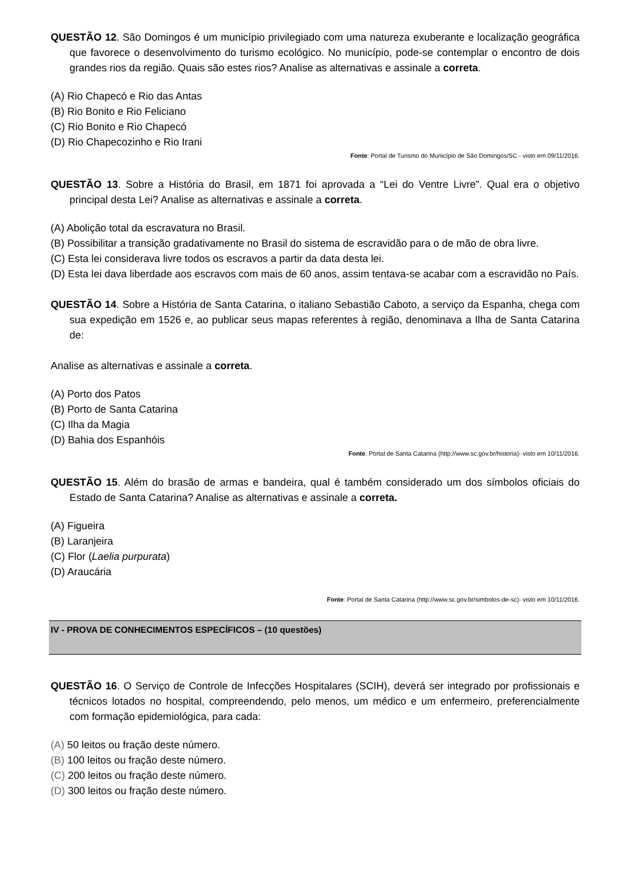QUESTÃO 12. São Domingos é um município privilegiado com uma natureza exuberante e localização geográfica que favorece o desenvolvimento do turismo ecológico. No município, pode-se contemplar o encontro de dois grandes rios da região. Quais são estes rios? Analise as alternativas e assinale a correta.
(A) Rio Chapecó e Rio das Antas
(B) Rio Bonito e Rio Feliciano
(C) Rio Bonito e Rio Chapecó
(D) Rio Chapecozinho e Rio Irani
Fonte: Portal de Turismo do Município de São Domingos/SC - visto em 09/11/2016.
QUESTÃO 13. Sobre a História do Brasil, em 1871 foi aprovada a “Lei do Ventre Livre”. Qual era o objetivo principal desta Lei? Analise as alternativas e assinale a correta.
(A) Abolição total da escravatura no Brasil.
(B) Possibilitar a transição gradativamente no Brasil do sistema de escravidão para o de mão de obra livre.
(C) Esta lei considerava livre todos os escravos a partir da data desta lei.
(D) Esta lei dava liberdade aos escravos com mais de 60 anos, assim tentava-se acabar com a escravidão no País.
QUESTÃO 14. Sobre a História de Santa Catarina, o italiano Sebastião Caboto, a serviço da Espanha, chega com sua expedição em 1526 e, ao publicar seus mapas referentes à região, denominava a Ilha de Santa Catarina de:
Analise as alternativas e assinale a correta.
(A) Porto dos Patos
(B) Porto de Santa Catarina
(C) Ilha da Magia
(D) Bahia dos Espanhóis
Fonte: Portal de Santa Catarina (http://www.sc.gov.br/historia)- visto em 10/11/2016.
QUESTÃO 15. Além do brasão de armas e bandeira, qual é também considerado um dos símbolos oficiais do Estado de Santa Catarina? Analise as alternativas e assinale a correta.
(A) Figueira
(B) Laranjeira
(C) Flor (Laelia purpurata)
(D) Araucária
Fonte: Portal de Santa Catarina (http://www.sc.gov.br/simbolos-de-sc)- visto em 10/11/2016.
IV - PROVA DE CONHECIMENTOS ESPECÍFICOS – (10 questões)
QUESTÃO 16. O Serviço de Controle de Infecções Hospitalares (SCIH), deverá ser integrado por profissionais e técnicos lotados no hospital, compreendendo, pelo menos, um médico e um enfermeiro, preferencialmente com formação epidemiológica, para cada:
(A) 50 leitos ou fração deste número.
(B) 100 leitos ou fração deste número.
(C) 200 leitos ou fração deste número.
(D) 300 leitos ou fração deste número.